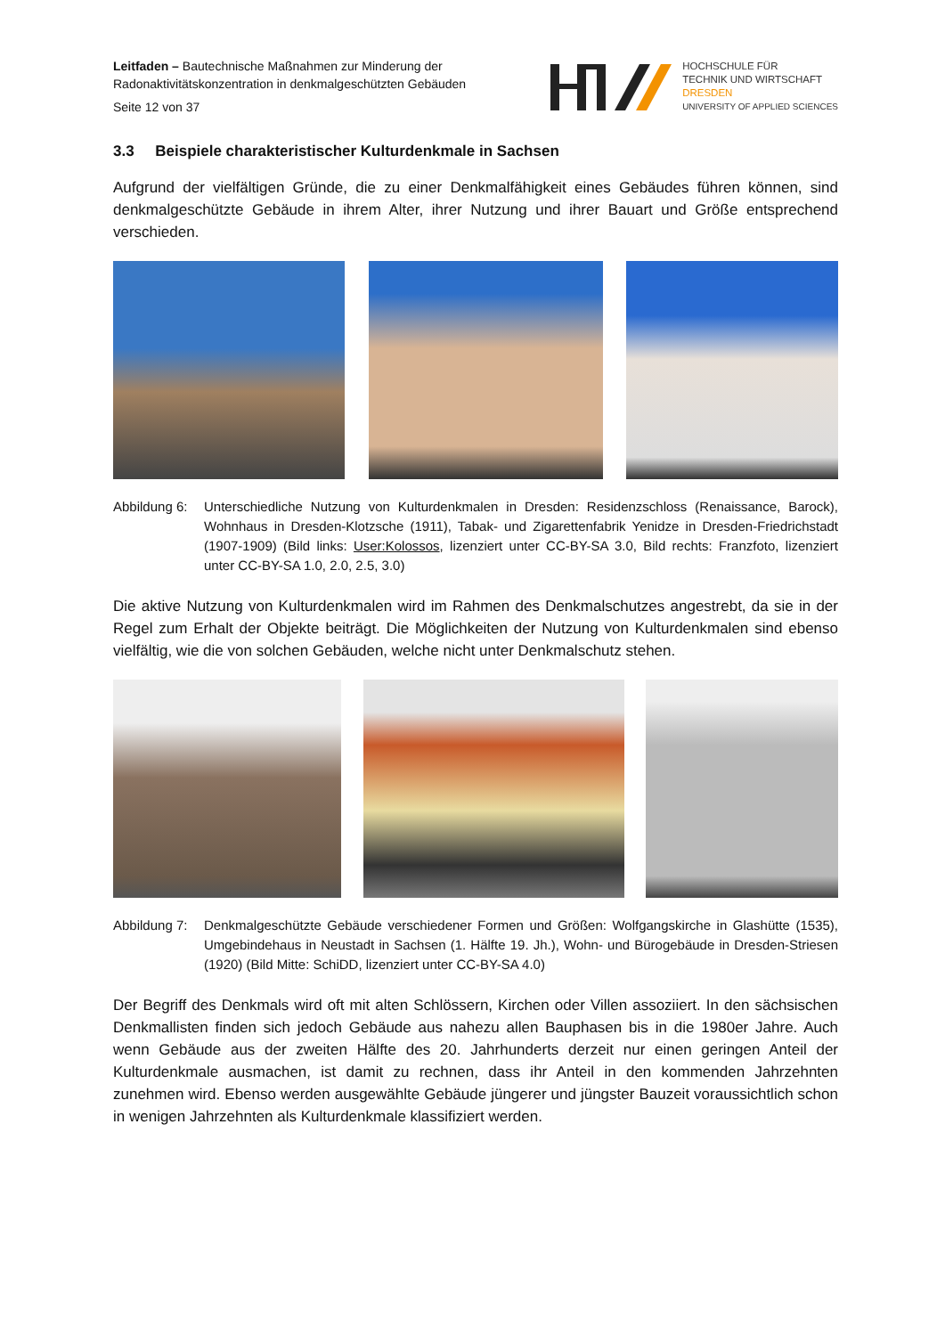Leitfaden – Bautechnische Maßnahmen zur Minderung der
Radonaktivitätskonzentration in denkmalgeschützten Gebäuden
Seite 12 von 37
HOCHSCHULE FÜR
TECHNIK UND WIRTSCHAFT
DRESDEN
UNIVERSITY OF APPLIED SCIENCES
3.3 Beispiele charakteristischer Kulturdenkmale in Sachsen
Aufgrund der vielfältigen Gründe, die zu einer Denkmalfähigkeit eines Gebäudes führen können, sind denkmalgeschützte Gebäude in ihrem Alter, ihrer Nutzung und ihrer Bauart und Größe entsprechend verschieden.
Abbildung 6:
Unterschiedliche Nutzung von Kulturdenkmalen in Dresden: Residenzschloss (Renaissance, Barock), Wohnhaus in Dresden-Klotzsche (1911), Tabak- und Zigarettenfabrik Yenidze in Dresden-Friedrichstadt (1907-1909) (Bild links: User:Kolossos, lizenziert unter CC-BY-SA 3.0, Bild rechts: Franzfoto, lizenziert unter CC-BY-SA 1.0, 2.0, 2.5, 3.0)
Die aktive Nutzung von Kulturdenkmalen wird im Rahmen des Denkmalschutzes angestrebt, da sie in der Regel zum Erhalt der Objekte beiträgt. Die Möglichkeiten der Nutzung von Kulturdenkmalen sind ebenso vielfältig, wie die von solchen Gebäuden, welche nicht unter Denkmalschutz stehen.
Abbildung 7:
Denkmalgeschützte Gebäude verschiedener Formen und Größen: Wolfgangskirche in Glashütte (1535), Umgebindehaus in Neustadt in Sachsen (1. Hälfte 19. Jh.), Wohn- und Bürogebäude in Dresden-Striesen (1920) (Bild Mitte: SchiDD, lizenziert unter CC-BY-SA 4.0)
Der Begriff des Denkmals wird oft mit alten Schlössern, Kirchen oder Villen assoziiert. In den sächsischen Denkmallisten finden sich jedoch Gebäude aus nahezu allen Bauphasen bis in die 1980er Jahre. Auch wenn Gebäude aus der zweiten Hälfte des 20. Jahrhunderts derzeit nur einen geringen Anteil der Kulturdenkmale ausmachen, ist damit zu rechnen, dass ihr Anteil in den kommenden Jahrzehnten zunehmen wird. Ebenso werden ausgewählte Gebäude jüngerer und jüngster Bauzeit voraussichtlich schon in wenigen Jahrzehnten als Kulturdenkmale klassifiziert werden.